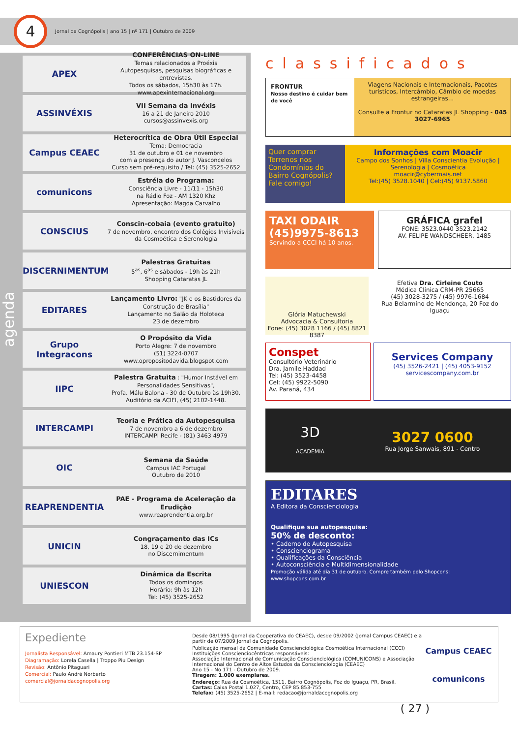4
Jornal da Cognópolis | ano 15 | nº 171 | Outubro de 2009
agenda
APEX
CONFERÊNCIAS ON-LINE
Temas relacionados a Proéxis
Autopesquisas, pesquisas biográficas e entrevistas.
Todos os sábados, 15h30 às 17h.
www.apexinternacional.org
ASSINVÉXIS
VII Semana da Invéxis
16 a 21 de Janeiro 2010
cursos@assinvexis.org
Campus CEAEC
Heterocrítica de Obra Útil Especial
Tema: Democracia
31 de outubro e 01 de novembro
com a presença do autor J. Vasconcelos
Curso sem pré-requisito / Tel: (45) 3525-2652
comunicons
Estréia do Programa:
Consciência Livre - 11/11 - 15h30
na Rádio Foz - AM 1320 Khz
Apresentação: Magda Carvalho
CONSCIUS
Conscin-cobaia (evento gratuito)
7 de novembro, encontro dos Colégios Invisíveis da Cosmoética e Serenologia
DISCERNIMENTUM
Palestras Gratuitas
5<sup>as</sup>, 6<sup>as</sup> e sábados - 19h às 21h
Shopping Cataratas JL
EDITARES
Lançamento Livro: "JK e os Bastidores da Construção de Brasília"
Lançamento no Salão da Holoteca
23 de dezembro
Grupo Integracons
O Propósito da Vida
Porto Alegre: 7 de novembro
(51) 3224-0707
www.opropositodavida.blogspot.com
IIPC
Palestra Gratuita : "Humor Instável em Personalidades Sensitivas",
Profa. Málu Balona - 30 de Outubro às 19h30.
Auditório da ACIFI, (45) 2102-1448.
INTERCAMPI
Teoria e Prática da Autopesquisa
7 de novembro a 6 de dezembro
INTERCAMPI Recife - (81) 3463 4979
OIC
Semana da Saúde
Campus IAC Portugal
Outubro de 2010
REAPRENDENTIA
PAE - Programa de Aceleração da Erudição
www.reaprendentia.org.br
UNICIN
Congraçamento das ICs
18, 19 e 20 de dezembro
no Discernimentum
UNIESCON
Dinâmica da Escrita
Todos os domingos
Horário: 9h às 12h
Tel: (45) 3525-2652
classificados
FRONTUR
Nosso destino é cuidar bem de você
Viagens Nacionais e Internacionais, Pacotes turísticos, Intercâmbio, Câmbio de moedas estrangeiras...
Consulte a Frontur no Cataratas JL Shopping - 045 3027-6965
Quer comprar Terrenos nos Condomínios do Bairro Cognópolis? Fale comigo!
Informações com Moacir
Campo dos Sonhos | Villa Conscientia Evolução | Serenologia | Cosmoética
moacir@cybermais.net
Tel:(45) 3528.1040 | Cel:(45) 9137.5860
TAXI ODAIR
(45)9975-8613
Servindo a CCCI há 10 anos.
GRÁFICA grafel
FONE: 3523.0440 3523.2142
AV. FELIPE WANDSCHEER, 1485
Glória Matuchewski
Advocacia & Consultoria
Fone: (45) 3028 1166 / (45) 8821 8387
Efetiva Dra. Cirleine Couto
Médica Clínica CRM-PR 25665
(45) 3028-3275 / (45) 9976-1684
Rua Belarmino de Mendonça, 20 Foz do Iguaçu
Conspet
Consultório Veterinário
Dra. Jamile Haddad
Tel: (45) 3523-4458
Cel: (45) 9922-5090
Av. Paraná, 434
Services Company
(45) 3526-2421 | (45) 4053-9152
servicescompany.com.br
3D
ACADEMIA
3027 0600
Rua Jorge Sanwais, 891 - Centro
EDITARES
A Editora da Conscienciologia
Qualifique sua autopesquisa:
50% de desconto:
• Caderno de Autopesquisa
• Conscienciograma
• Qualificações da Consciência
• Autoconsciência e Multidimensionalidade
Promoção válida até dia 31 de outubro. Compre também pelo Shopcons: www.shopcons.com.br
Expediente
Jornalista Responsável: Amaury Pontieri MTB 23.154-SP
Diagramação: Lorela Casella | Troppo Piu Design
Revisão: Antônio Pitaguari
Comercial: Paulo André Norberto
comercial@jornaldacognopolis.org
Desde 08/1995 (Jornal da Cooperativa do CEAEC), desde 09/2002 (Jornal Campus CEAEC) e a partir de 07/2009 Jornal da Cognópolis.
Publicação mensal da Comunidade Conscienciológica Cosmoética Internacional (CCCI)
Instituições Conscienciocêntricas responsáveis:
Associação Internacional de Comunicação Conscienciológica (COMUNICONS) e Associação Internacional do Centro de Altos Estudos da Conscienciologia (CEAEC)
Ano 15 - No 171 - Outubro de 2009.
Tiragem: 1.000 exemplares.
Endereço: Rua da Cosmoética, 1511, Bairro Cognópolis, Foz do Iguaçu, PR, Brasil.
Cartas: Caixa Postal 1.027, Centro, CEP 85.853-755
Telefax: (45) 3525-2652 | E-mail: redacao@jornaldacognopolis.org
Campus CEAEC
comunicons
( 27 )